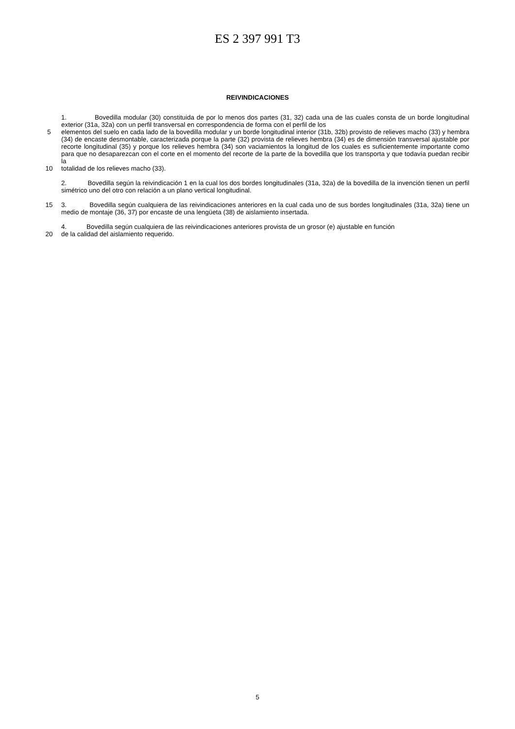ES 2 397 991 T3
REIVINDICACIONES
1. Bovedilla modular (30) constituida de por lo menos dos partes (31, 32) cada una de las cuales consta de un borde longitudinal exterior (31a, 32a) con un perfil transversal en correspondencia de forma con el perfil de los
5 elementos del suelo en cada lado de la bovedilla modular y un borde longitudinal interior (31b, 32b) provisto de relieves macho (33) y hembra (34) de encaste desmontable, caracterizada porque la parte (32) provista de relieves hembra (34) es de dimensión transversal ajustable por recorte longitudinal (35) y porque los relieves hembra (34) son vaciamientos la longitud de los cuales es suficientemente importante como para que no desaparezcan con el corte en el momento del recorte de la parte de la bovedilla que los transporta y que todavía puedan recibir la
10 totalidad de los relieves macho (33).
2. Bovedilla según la reivindicación 1 en la cual los dos bordes longitudinales (31a, 32a) de la bovedilla de la invención tienen un perfil simétrico uno del otro con relación a un plano vertical longitudinal.
15 3. Bovedilla según cualquiera de las reivindicaciones anteriores en la cual cada uno de sus bordes longitudinales (31a, 32a) tiene un medio de montaje (36, 37) por encaste de una lengüeta (38) de aislamiento insertada.
4. Bovedilla según cualquiera de las reivindicaciones anteriores provista de un grosor (e) ajustable en función
20 de la calidad del aislamiento requerido.
5